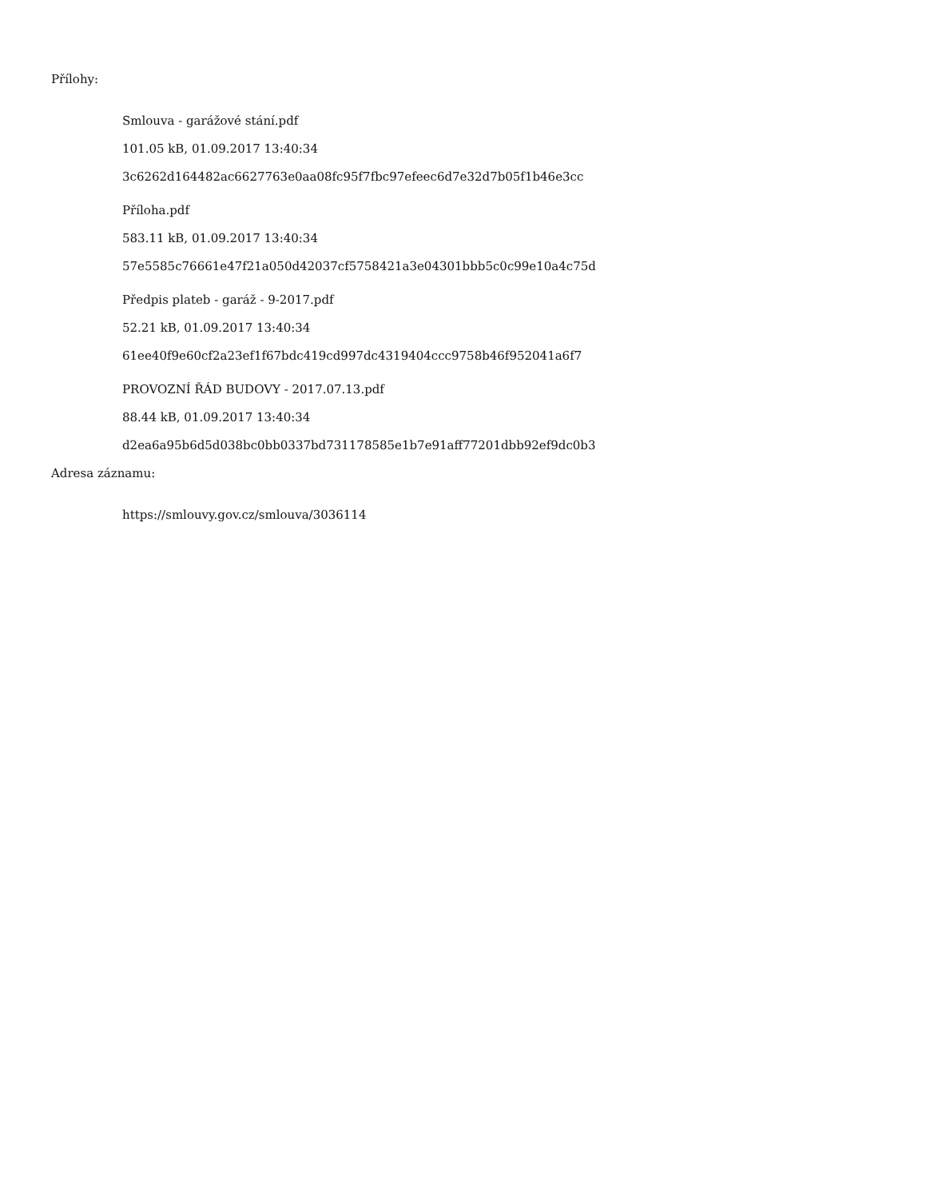Přílohy:
Smlouva - garážové stání.pdf
101.05 kB, 01.09.2017 13:40:34
3c6262d164482ac6627763e0aa08fc95f7fbc97efeec6d7e32d7b05f1b46e3cc
Příloha.pdf
583.11 kB, 01.09.2017 13:40:34
57e5585c76661e47f21a050d42037cf5758421a3e04301bbb5c0c99e10a4c75d
Předpis plateb - garáž - 9-2017.pdf
52.21 kB, 01.09.2017 13:40:34
61ee40f9e60cf2a23ef1f67bdc419cd997dc4319404ccc9758b46f952041a6f7
PROVOZNÍ ŘÁD BUDOVY - 2017.07.13.pdf
88.44 kB, 01.09.2017 13:40:34
d2ea6a95b6d5d038bc0bb0337bd731178585e1b7e91aff77201dbb92ef9dc0b3
Adresa záznamu:
https://smlouvy.gov.cz/smlouva/3036114